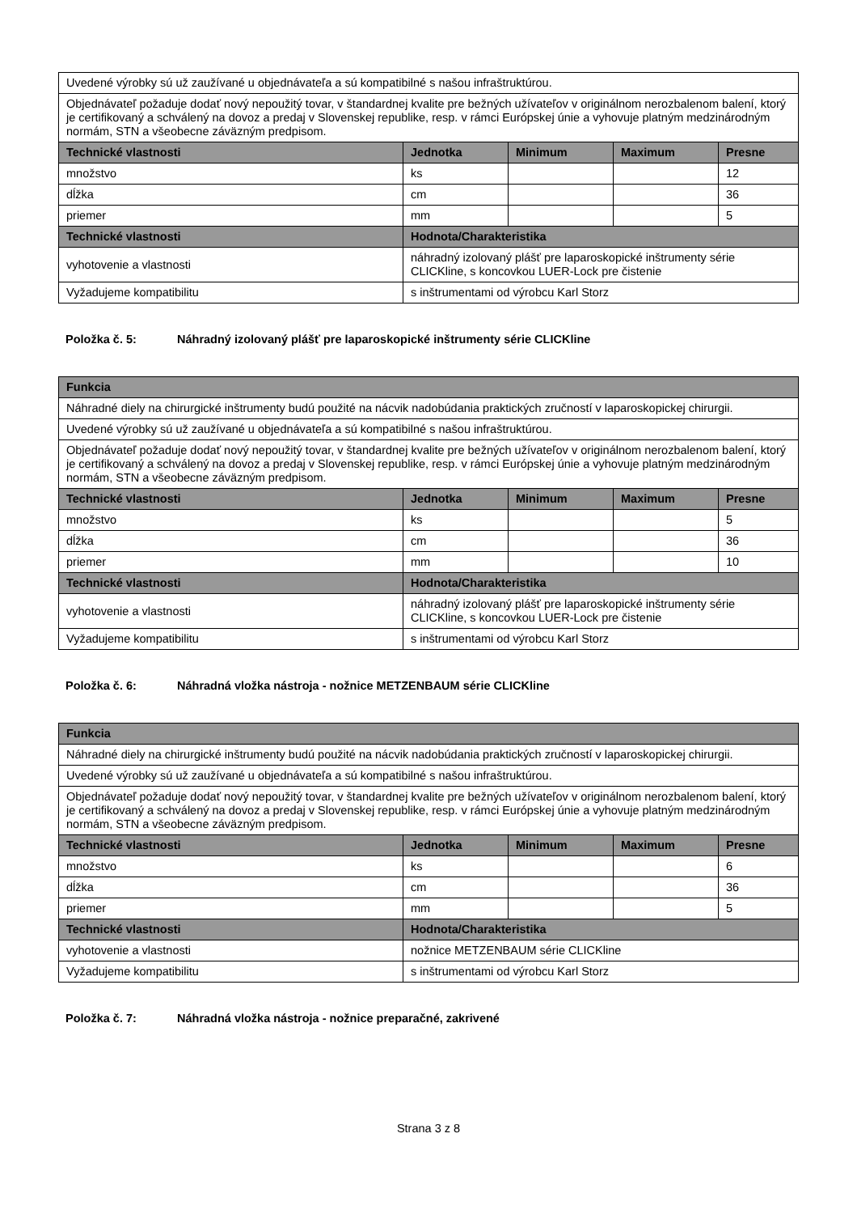| Uvedené výrobky sú už zaužívané u objednávateľa a sú kompatibilné s našou infraštruktúrou. | | | | |
| Objednávateľ požaduje dodať nový nepoužitý tovar, v štandardnej kvalite pre bežných užívateľov v originálnom nerozbalenom balení, ktorý je certifikovaný a schválený na dovoz a predaj v Slovenskej republike, resp. v rámci Európskej únie a vyhovuje platným medzinárodným normám, STN a všeobecne záväzným predpisom. | | | | |
| Technické vlastnosti | Jednotka | Minimum | Maximum | Presne |
| množstvo | ks | | | 12 |
| dĺžka | cm | | | 36 |
| priemer | mm | | | 5 |
| Technické vlastnosti | Hodnota/Charakteristika | | | |
| vyhotovenie a vlastnosti | náhradný izolovaný plášť pre laparoskopické inštrumenty série CLICKline, s koncovkou LUER-Lock pre čistenie | | | |
| Vyžadujeme kompatibilitu | s inštrumentami od výrobcu Karl Storz | | | |
Položka č. 5: Náhradný izolovaný plášť pre laparoskopické inštrumenty série CLICKline
| Funkcia | | | | |
| --- | --- | --- | --- | --- |
| Náhradné diely na chirurgické inštrumenty budú použité na nácvik nadobúdania praktických zručností v laparoskopickej chirurgii. | | | | |
| Uvedené výrobky sú už zaužívané u objednávateľa a sú kompatibilné s našou infraštruktúrou. | | | | |
| Objednávateľ požaduje dodať nový nepoužitý tovar, v štandardnej kvalite pre bežných užívateľov v originálnom nerozbalenom balení, ktorý je certifikovaný a schválený na dovoz a predaj v Slovenskej republike, resp. v rámci Európskej únie a vyhovuje platným medzinárodným normám, STN a všeobecne záväzným predpisom. | | | | |
| Technické vlastnosti | Jednotka | Minimum | Maximum | Presne |
| množstvo | ks | | | 5 |
| dĺžka | cm | | | 36 |
| priemer | mm | | | 10 |
| Technické vlastnosti | Hodnota/Charakteristika | | | |
| vyhotovenie a vlastnosti | náhradný izolovaný plášť pre laparoskopické inštrumenty série CLICKline, s koncovkou LUER-Lock pre čistenie | | | |
| Vyžadujeme kompatibilitu | s inštrumentami od výrobcu Karl Storz | | | |
Položka č. 6: Náhradná vložka nástroja - nožnice METZENBAUM série CLICKline
| Funkcia | | | | |
| --- | --- | --- | --- | --- |
| Náhradné diely na chirurgické inštrumenty budú použité na nácvik nadobúdania praktických zručností v laparoskopickej chirurgii. | | | | |
| Uvedené výrobky sú už zaužívané u objednávateľa a sú kompatibilné s našou infraštruktúrou. | | | | |
| Objednávateľ požaduje dodať nový nepoužitý tovar, v štandardnej kvalite pre bežných užívateľov v originálnom nerozbalenom balení, ktorý je certifikovaný a schválený na dovoz a predaj v Slovenskej republike, resp. v rámci Európskej únie a vyhovuje platným medzinárodným normám, STN a všeobecne záväzným predpisom. | | | | |
| Technické vlastnosti | Jednotka | Minimum | Maximum | Presne |
| množstvo | ks | | | 6 |
| dĺžka | cm | | | 36 |
| priemer | mm | | | 5 |
| Technické vlastnosti | Hodnota/Charakteristika | | | |
| vyhotovenie a vlastnosti | nožnice METZENBAUM série CLICKline | | | |
| Vyžadujeme kompatibilitu | s inštrumentami od výrobcu Karl Storz | | | |
Položka č. 7: Náhradná vložka nástroja - nožnice preparačné, zakrivené
Strana 3 z 8